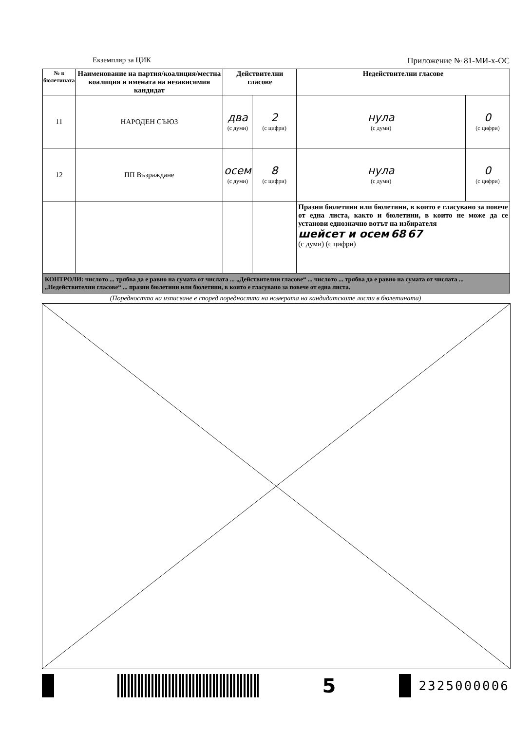Екземпляр за ЦИК Приложение № 81-МИ-х-ОС
| № в бюлетината | Наименование на партия/коалиция/местна коалиция и имената на независимия кандидат | Действителни гласове | | Недействителни гласове | |
| --- | --- | --- | --- | --- | --- |
| 11 | НАРОДЕН СЪЮЗ | два (с думи) | 2 (с цифри) | нула (с думи) | 0 (с цифри) |
| 12 | ПП Възраждане | осем (с думи) | 8 (с цифри) | нула (с думи) | 0 (с цифри) |
| | | | | Празни бюлетини или бюлетини, в които е гласувано за повече от една листа, както и бюлетини, в които не може да се установи еднозначно вотът на избирателя шейсет и осем 68 67 (с думи) (с цифри) | |
| КОНТРОЛИ: числото ... трябва да е равно на сумата от числата ... „Действителни гласове“ ... числото ... трябва да е равно на сумата от числата ... „Недействителни гласове“ ... празни бюлетини или бюлетини, в които е гласувано за повече от една листа. | | | | | |
(Поредността на изписване е според поредността на номерата на кандидатските листи в бюлетината)
5
2325000006